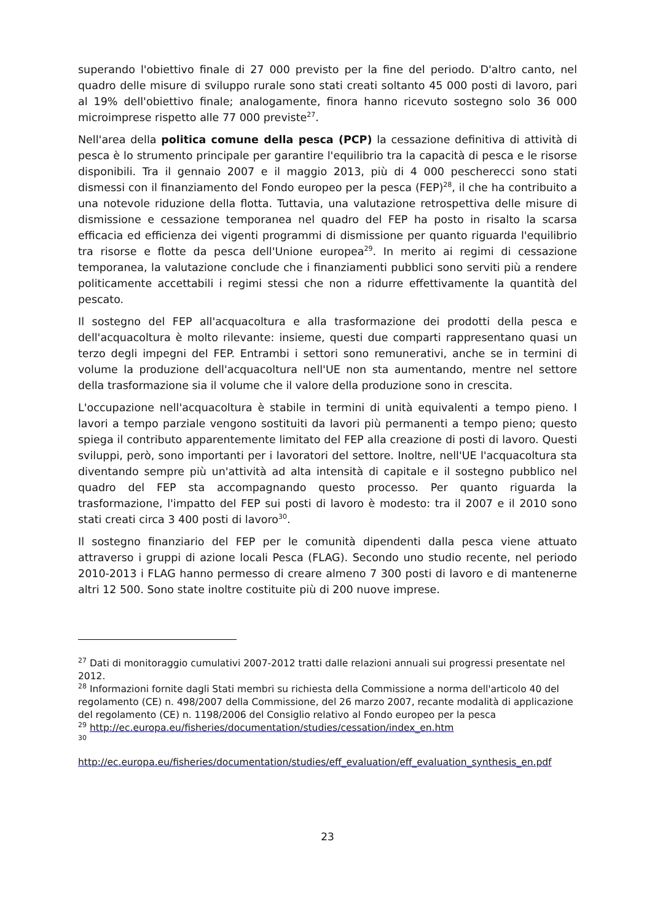superando l'obiettivo finale di 27 000 previsto per la fine del periodo. D'altro canto, nel quadro delle misure di sviluppo rurale sono stati creati soltanto 45 000 posti di lavoro, pari al 19% dell'obiettivo finale; analogamente, finora hanno ricevuto sostegno solo 36 000 microimprese rispetto alle 77 000 previste<sup>27</sup>.
Nell'area della politica comune della pesca (PCP) la cessazione definitiva di attività di pesca è lo strumento principale per garantire l'equilibrio tra la capacità di pesca e le risorse disponibili. Tra il gennaio 2007 e il maggio 2013, più di 4 000 pescherecci sono stati dismessi con il finanziamento del Fondo europeo per la pesca (FEP)<sup>28</sup>, il che ha contribuito a una notevole riduzione della flotta. Tuttavia, una valutazione retrospettiva delle misure di dismissione e cessazione temporanea nel quadro del FEP ha posto in risalto la scarsa efficacia ed efficienza dei vigenti programmi di dismissione per quanto riguarda l'equilibrio tra risorse e flotte da pesca dell'Unione europea<sup>29</sup>. In merito ai regimi di cessazione temporanea, la valutazione conclude che i finanziamenti pubblici sono serviti più a rendere politicamente accettabili i regimi stessi che non a ridurre effettivamente la quantità del pescato.
Il sostegno del FEP all'acquacoltura e alla trasformazione dei prodotti della pesca e dell'acquacoltura è molto rilevante: insieme, questi due comparti rappresentano quasi un terzo degli impegni del FEP. Entrambi i settori sono remunerativi, anche se in termini di volume la produzione dell'acquacoltura nell'UE non sta aumentando, mentre nel settore della trasformazione sia il volume che il valore della produzione sono in crescita.
L'occupazione nell'acquacoltura è stabile in termini di unità equivalenti a tempo pieno. I lavori a tempo parziale vengono sostituiti da lavori più permanenti a tempo pieno; questo spiega il contributo apparentemente limitato del FEP alla creazione di posti di lavoro. Questi sviluppi, però, sono importanti per i lavoratori del settore. Inoltre, nell'UE l'acquacoltura sta diventando sempre più un'attività ad alta intensità di capitale e il sostegno pubblico nel quadro del FEP sta accompagnando questo processo. Per quanto riguarda la trasformazione, l'impatto del FEP sui posti di lavoro è modesto: tra il 2007 e il 2010 sono stati creati circa 3 400 posti di lavoro<sup>30</sup>.
Il sostegno finanziario del FEP per le comunità dipendenti dalla pesca viene attuato attraverso i gruppi di azione locali Pesca (FLAG). Secondo uno studio recente, nel periodo 2010-2013 i FLAG hanno permesso di creare almeno 7 300 posti di lavoro e di mantenerne altri 12 500. Sono state inoltre costituite più di 200 nuove imprese.
<sup>27</sup> Dati di monitoraggio cumulativi 2007-2012 tratti dalle relazioni annuali sui progressi presentate nel 2012.
<sup>28</sup> Informazioni fornite dagli Stati membri su richiesta della Commissione a norma dell'articolo 40 del regolamento (CE) n. 498/2007 della Commissione, del 26 marzo 2007, recante modalità di applicazione del regolamento (CE) n. 1198/2006 del Consiglio relativo al Fondo europeo per la pesca
<sup>29</sup> http://ec.europa.eu/fisheries/documentation/studies/cessation/index_en.htm
<sup>30</sup>
http://ec.europa.eu/fisheries/documentation/studies/eff_evaluation/eff_evaluation_synthesis_en.pdf
23